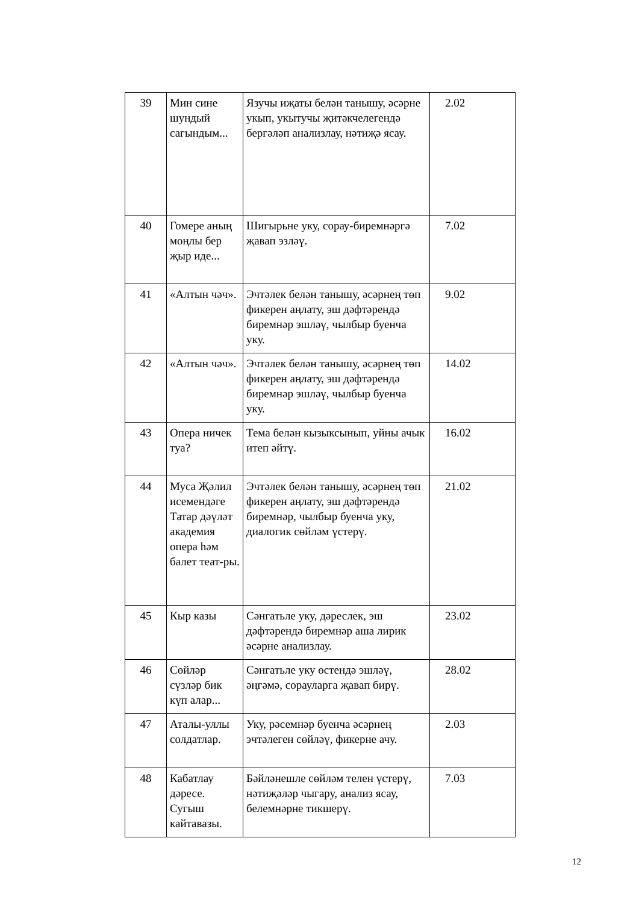| 39 | Мин сине шундый сагындым... | Язучы иҗаты белән танышу, әсәрне укып, укытучы җитәкчелегендә бергәләп анализлау, нәтиҗә ясау. | 2.02 |
| 40 | Гомере аның моңлы бер җыр иде... | Шигырьне уку, сорау-биремнәргә җавап эзләү. | 7.02 |
| 41 | «Алтын чәч». | Эчтәлек белән танышу, әсәрнең төп фикерен аңлату, эш дәфтәрендә биремнәр эшләү, чылбыр буенча уку. | 9.02 |
| 42 | «Алтын чәч». | Эчтәлек белән танышу, әсәрнең төп фикерен аңлату, эш дәфтәрендә биремнәр эшләү, чылбыр буенча уку. | 14.02 |
| 43 | Опера ничек туа? | Тема белән кызыксынып, уйны ачык итеп әйтү. | 16.02 |
| 44 | Муса Җәлил исемендәге Татар дәүләт академия опера һәм балет теат-ры. | Эчтәлек белән танышу, әсәрнең төп фикерен аңлату, эш дәфтәрендә биремнәр, чылбыр буенча уку, диалогик сөйләм үстерү. | 21.02 |
| 45 | Кыр казы | Сәнгатьле уку, дәреслек, эш дәфтәрендә биремнәр аша лирик әсәрне анализлау. | 23.02 |
| 46 | Сөйләр сүзләр бик күп алар... | Сәнгатьле уку өстендә эшләү, әңгәмә, сорауларга җавап бирү. | 28.02 |
| 47 | Аталы-уллы солдатлар. | Уку, рәсемнәр буенча әсәрнең эчтәлеген сөйләү, фикерне ачу. | 2.03 |
| 48 | Кабатлау дәресе. Сугыш кайтавазы. | Бәйләнешле сөйләм телен үстерү, нәтиҗәләр чыгару, анализ ясау, белемнәрне тикшерү. | 7.03 |
12